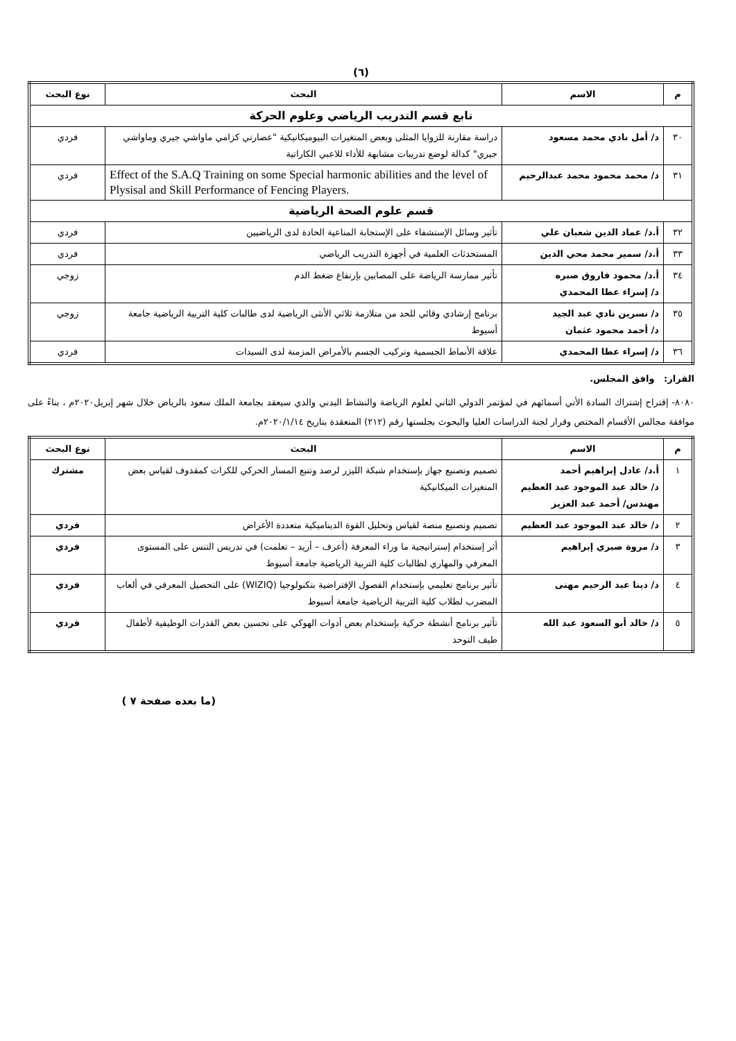(٦)
| م | الاسم | البحث | نوع البحث |
| --- | --- | --- | --- |
| تابع قسم التدريب الرياضي وعلوم الحركة | | | |
| ٣٠ | د/ أمل نادي محمد مسعود | دراسة مقارنة للزوايا المثلى وبعض المتغيرات البيوميكانيكية "عصارتي كزامي ماواشي جيري وماواشي جيري" كدالة لوضع تدريبات مشابهة للأداء للاعبي الكاراتية | فردي |
| ٣١ | د/ محمد محمود محمد عبدالرحيم | Effect of the S.A.Q Training on some Special harmonic abilities and the level of Plysisal and Skill Performance of Fencing Players. | فردي |
| قسم علوم الصحة الرياضية | | | |
| ٣٢ | أ.د/ عماد الدين شعبان علي | تأثير وسائل الإستشفاء على الإستجابة المناعية الحادة لدى الرياضيين | فردي |
| ٣٣ | أ.د/ سمير محمد محي الدين | المستحدثات العلمية في أجهزة التدريب الرياضي | فردي |
| ٣٤ | أ.د/ محمود فاروق صبره د/ إسراء عطا المحمدي | تأثير ممارسة الرياضة على المصابين بإرتفاع ضغط الدم | زوجي |
| ٣٥ | د/ نسرين نادي عبد الجيد د/ أحمد محمود عثمان | برنامج إرشادي وقائي للحد من متلازمة ثلاثي الأنثى الرياضية لدى طالبات كلية التربية الرياضية جامعة أسيوط | زوجي |
| ٣٦ | د/ إسراء عطا المحمدي | علاقة الأنماط الجسمية وتركيب الجسم بالأمراض المزمنة لدى السيدات | فردي |
القرار: وافق المجلس.
٨٠٨٠- إقتراح إشتراك السادة الأتي أسمائهم في لمؤتمر الدولي الثاني لعلوم الرياضة والنشاط البدني والذي سيعقد بجامعة الملك سعود بالرياض خلال شهر إبريل٢٠٢٠م ، بناءً على موافقة مجالس الأقسام المختص وقرار لجنة الدراسات العليا والبحوث بجلستها رقم (٢١٢) المنعقدة بتاريخ ٢٠٢٠/١/١٤م.
| م | الاسم | البحث | نوع البحث |
| --- | --- | --- | --- |
| ١ | أ.د/ عادل إبراهيم أحمد د/ خالد عبد الموجود عبد العظيم مهندس/ أحمد عبد العزيز | تصميم وتصنيع جهاز بإستخدام شبكة الليزر لرصد وتتبع المسار الحركي للكرات كمقذوف لقياس بعض المتغيرات الميكانيكية | مشترك |
| ٢ | د/ خالد عبد الموجود عبد العظيم | تصميم وتصنيع منصة لقياس وتحليل القوة الديناميكية متعددة الأغراض | فردي |
| ٣ | د/ مروة صبري إبراهيم | أثر إستخدام إستراتيجية ما وراء المعرفة (أعرف – أريد – تعلمت) في تدريس التنس على المستوى المعرفي والمهاري لطالبات كلية التربية الرياضية جامعة أسيوط | فردي |
| ٤ | د/ دينا عبد الرحيم مهنى | تأثير برنامج تعليمي بإستخدام الفصول الإفتراضية بتكنولوجيا (WIZIQ) على التحصيل المعرفي في ألعاب المضرب لطلاب كلية التربية الرياضية جامعة أسيوط | فردي |
| ٥ | د/ خالد أبو السعود عبد الله | تأثير برنامج أنشطة حركية بإستخدام بعض أدوات الهوكي على تحسين بعض القدرات الوظيفية لأطفال طيف التوحد | فردي |
(ما بعده صفحة ٧ )